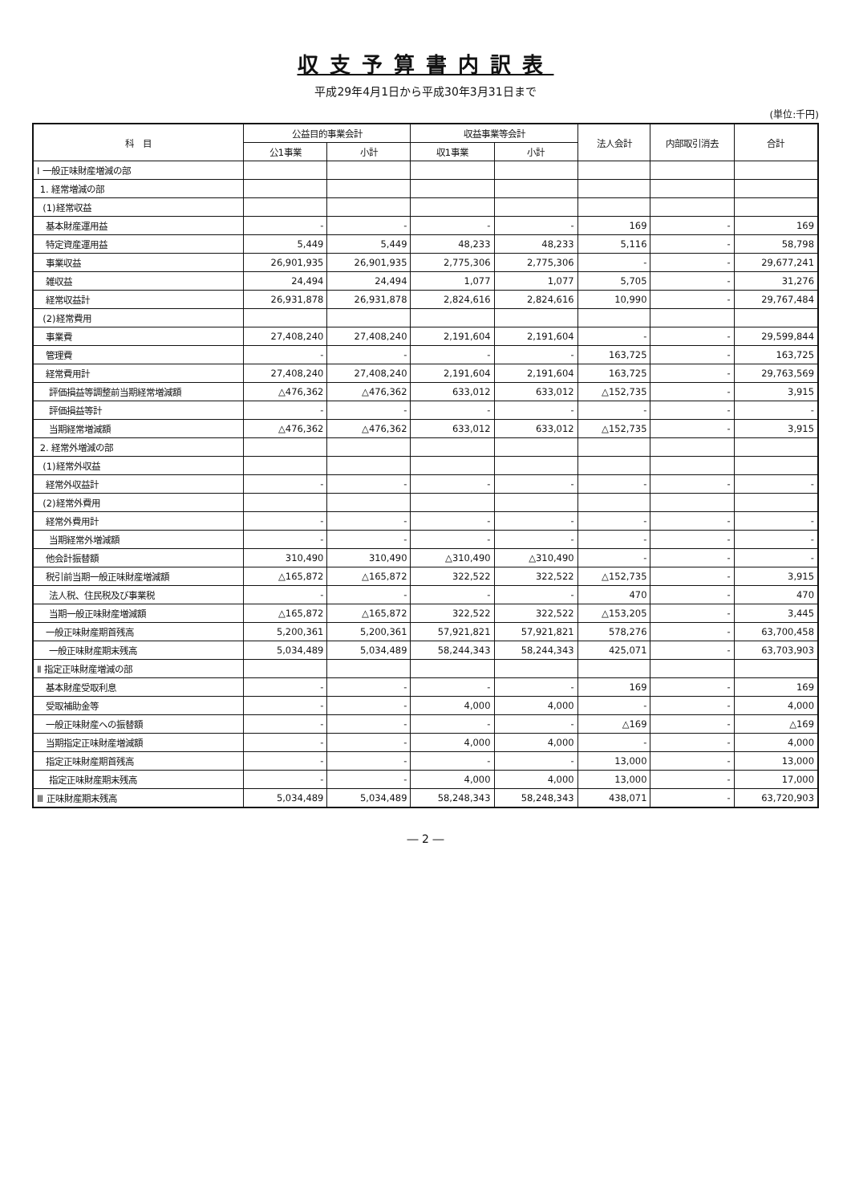収支予算書内訳表
平成29年4月1日から平成30年3月31日まで
(単位:千円)
| 科 目 | 公益目的事業会計 | | 収益事業等会計 | | 法人会計 | 内部取引消去 | 合計 |
| --- | --- | --- | --- | --- | --- | --- | --- |
| | 公1事業 | 小計 | 収1事業 | 小計 | | | |
| Ⅰ 一般正味財産増減の部 | | | | | | | |
| 1. 経常増減の部 | | | | | | | |
| (1)経常収益 | | | | | | | |
| 基本財産運用益 | - | - | - | - | 169 | - | 169 |
| 特定資産運用益 | 5,449 | 5,449 | 48,233 | 48,233 | 5,116 | - | 58,798 |
| 事業収益 | 26,901,935 | 26,901,935 | 2,775,306 | 2,775,306 | - | - | 29,677,241 |
| 雑収益 | 24,494 | 24,494 | 1,077 | 1,077 | 5,705 | - | 31,276 |
| 経常収益計 | 26,931,878 | 26,931,878 | 2,824,616 | 2,824,616 | 10,990 | - | 29,767,484 |
| (2)経常費用 | | | | | | | |
| 事業費 | 27,408,240 | 27,408,240 | 2,191,604 | 2,191,604 | - | - | 29,599,844 |
| 管理費 | - | - | - | - | 163,725 | - | 163,725 |
| 経常費用計 | 27,408,240 | 27,408,240 | 2,191,604 | 2,191,604 | 163,725 | - | 29,763,569 |
| 評価損益等調整前当期経常増減額 | △476,362 | △476,362 | 633,012 | 633,012 | △152,735 | - | 3,915 |
| 評価損益等計 | - | - | - | - | - | - | - |
| 当期経常増減額 | △476,362 | △476,362 | 633,012 | 633,012 | △152,735 | - | 3,915 |
| 2. 経常外増減の部 | | | | | | | |
| (1)経常外収益 | | | | | | | |
| 経常外収益計 | - | - | - | - | - | - | - |
| (2)経常外費用 | | | | | | | |
| 経常外費用計 | - | - | - | - | - | - | - |
| 当期経常外増減額 | - | - | - | - | - | - | - |
| 他会計振替額 | 310,490 | 310,490 | △310,490 | △310,490 | - | - | - |
| 税引前当期一般正味財産増減額 | △165,872 | △165,872 | 322,522 | 322,522 | △152,735 | - | 3,915 |
| 法人税、住民税及び事業税 | - | - | - | - | 470 | - | 470 |
| 当期一般正味財産増減額 | △165,872 | △165,872 | 322,522 | 322,522 | △153,205 | - | 3,445 |
| 一般正味財産期首残高 | 5,200,361 | 5,200,361 | 57,921,821 | 57,921,821 | 578,276 | - | 63,700,458 |
| 一般正味財産期末残高 | 5,034,489 | 5,034,489 | 58,244,343 | 58,244,343 | 425,071 | - | 63,703,903 |
| Ⅱ 指定正味財産増減の部 | | | | | | | |
| 基本財産受取利息 | - | - | - | - | 169 | - | 169 |
| 受取補助金等 | - | - | 4,000 | 4,000 | - | - | 4,000 |
| 一般正味財産への振替額 | - | - | - | - | △169 | - | △169 |
| 当期指定正味財産増減額 | - | - | 4,000 | 4,000 | - | - | 4,000 |
| 指定正味財産期首残高 | - | - | - | - | 13,000 | - | 13,000 |
| 指定正味財産期末残高 | - | - | 4,000 | 4,000 | 13,000 | - | 17,000 |
| Ⅲ 正味財産期末残高 | 5,034,489 | 5,034,489 | 58,248,343 | 58,248,343 | 438,071 | - | 63,720,903 |
― 2 ―